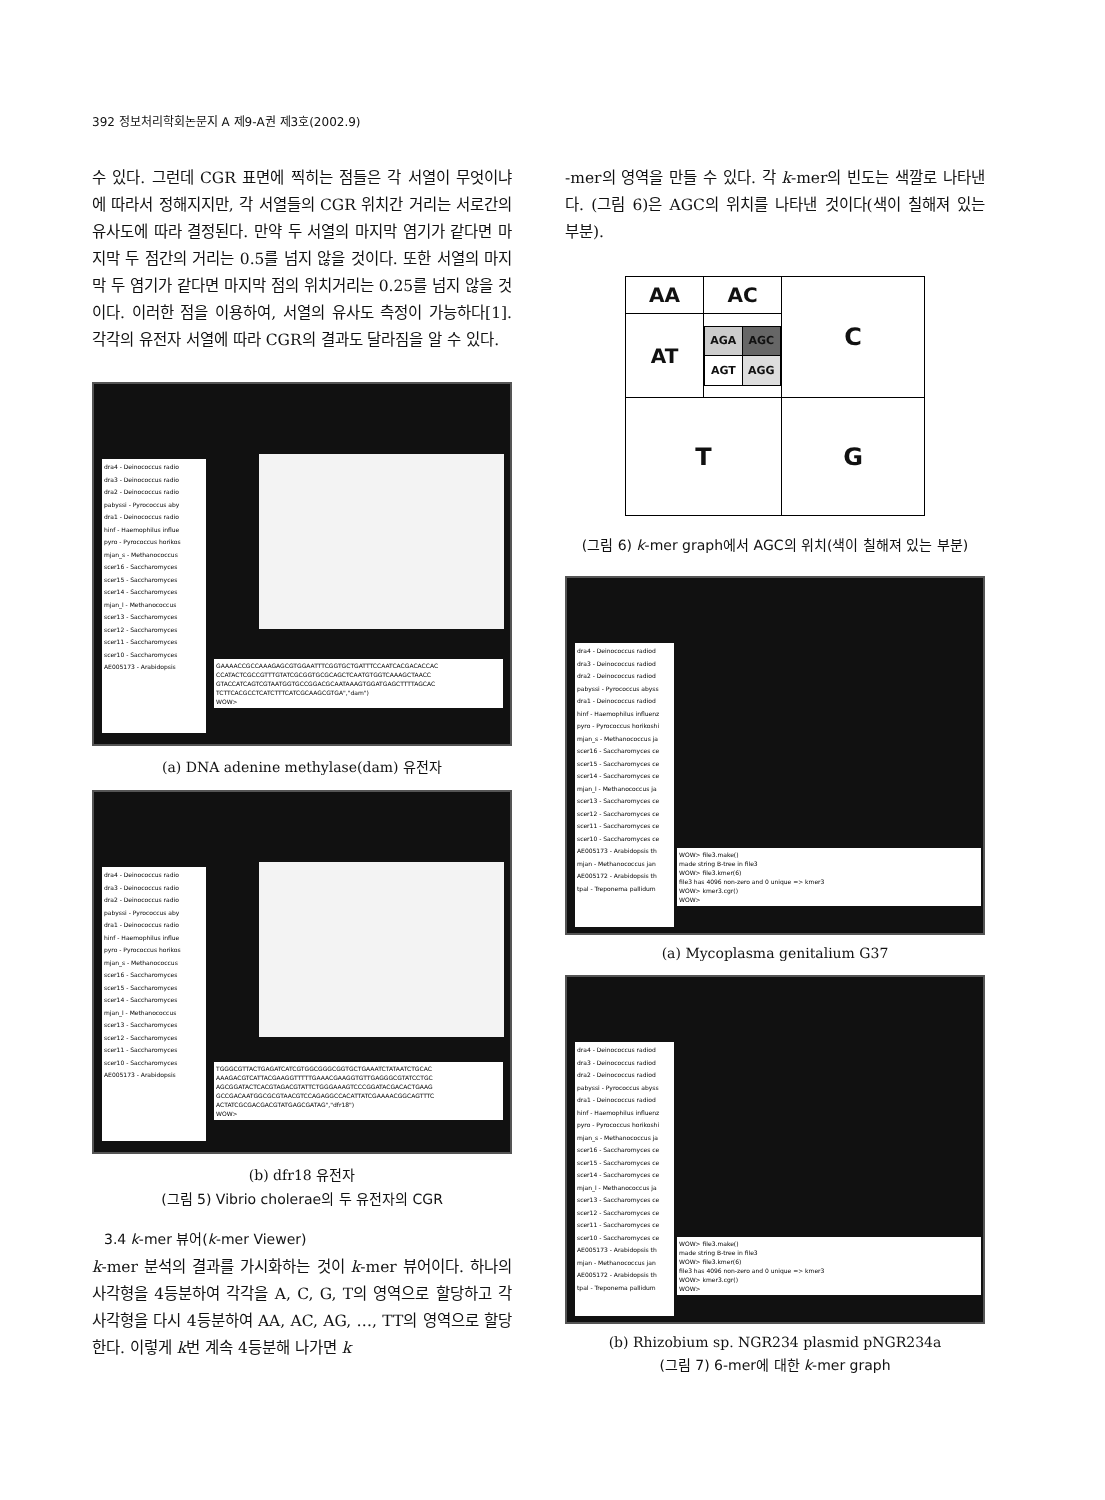392 정보처리학회논문지 A 제9-A권 제3호(2002.9)
수 있다. 그런데 CGR 표면에 찍히는 점들은 각 서열이 무엇이냐에 따라서 정해지지만, 각 서열들의 CGR 위치간 거리는 서로간의 유사도에 따라 결정된다. 만약 두 서열의 마지막 염기가 같다면 마지막 두 점간의 거리는 0.5를 넘지 않을 것이다. 또한 서열의 마지막 두 염기가 같다면 마지막 점의 위치거리는 0.25를 넘지 않을 것이다. 이러한 점을 이용하여, 서열의 유사도 측정이 가능하다[1]. 각각의 유전자 서열에 따라 CGR의 결과도 달라짐을 알 수 있다.
dra4 - Deinococcus radio
dra3 - Deinococcus radio
dra2 - Deinococcus radio
pabyssi - Pyrococcus aby
dra1 - Deinococcus radio
hinf - Haemophilus influe
pyro - Pyrococcus horikos
mjan_s - Methanococcus
scer16 - Saccharomyces
scer15 - Saccharomyces
scer14 - Saccharomyces
mjan_l - Methanococcus
scer13 - Saccharomyces
scer12 - Saccharomyces
scer11 - Saccharomyces
scer10 - Saccharomyces
AE005173 - Arabidopsis
GAAAACCGCCAAAGAGCGTGGAATTTCGGTGCTGATTTCCAATCACGACACCAC CCATACTCGCCGTTTGTATCGCGGTGCGCAGCTCAATGTGGTCAAAGCTAACC GTACCATCAGTCGTAATGGTGCCGGACGCAATAAAGTGGATGAGCTTTTAGCAC TCTTCACGCCTCATCTTTCATCGCAAGCGTGA","dam")
WOW>
(a) DNA adenine methylase(dam) 유전자
dra4 - Deinococcus radio
dra3 - Deinococcus radio
dra2 - Deinococcus radio
pabyssi - Pyrococcus aby
dra1 - Deinococcus radio
hinf - Haemophilus influe
pyro - Pyrococcus horikos
mjan_s - Methanococcus
scer16 - Saccharomyces
scer15 - Saccharomyces
scer14 - Saccharomyces
mjan_l - Methanococcus
scer13 - Saccharomyces
scer12 - Saccharomyces
scer11 - Saccharomyces
scer10 - Saccharomyces
AE005173 - Arabidopsis
TGGGCGTTACTGAGATCATCGTGGCGGGCGGTGCTGAAATCTATAATCTGCAC AAAGACGTCATTACGAAGGTTTTTGAAACGAAGGTGTTGAGGGCGTATCCTGC AGCGGATACTCACGTAGACGTATTCTGGGAAAGTCCCGGATACGACACTGAAG GCCGACAATGGCGCGTAACGTCCAGAGGCCACATTATCGAAAACGGCAGTTTC ACTATCGCGACGACGTATGAGCGATAG","dfr18")
WOW>
(b) dfr18 유전자
(그림 5) Vibrio cholerae의 두 유전자의 CGR
3.4 k-mer 뷰어(k-mer Viewer)
k-mer 분석의 결과를 가시화하는 것이 k-mer 뷰어이다. 하나의 사각형을 4등분하여 각각을 A, C, G, T의 영역으로 할당하고 각 사각형을 다시 4등분하여 AA, AC, AG, …, TT의 영역으로 할당한다. 이렇게 k번 계속 4등분해 나가면 k
-mer의 영역을 만들 수 있다. 각 k-mer의 빈도는 색깔로 나타낸다. (그림 6)은 AGC의 위치를 나타낸 것이다(색이 칠해져 있는 부분).
| AA | AC | C |
| AT | / AGA / AGC / / AGT / AGG / | |
| T | | G |
(그림 6) k-mer graph에서 AGC의 위치(색이 칠해져 있는 부분)
dra4 - Deinococcus radiod
dra3 - Deinococcus radiod
dra2 - Deinococcus radiod
pabyssi - Pyrococcus abyss
dra1 - Deinococcus radiod
hinf - Haemophilus influenz
pyro - Pyrococcus horikoshi
mjan_s - Methanococcus ja
scer16 - Saccharomyces ce
scer15 - Saccharomyces ce
scer14 - Saccharomyces ce
mjan_l - Methanococcus ja
scer13 - Saccharomyces ce
scer12 - Saccharomyces ce
scer11 - Saccharomyces ce
scer10 - Saccharomyces ce
AE005173 - Arabidopsis th
mjan - Methanococcus jan
AE005172 - Arabidopsis th
tpal - Treponema pallidum
WOW> file3.make()
made string B-tree in file3
WOW> file3.kmer(6)
file3 has 4096 non-zero and 0 unique => kmer3
WOW> kmer3.cgr()
WOW>
(a) Mycoplasma genitalium G37
dra4 - Deinococcus radiod
dra3 - Deinococcus radiod
dra2 - Deinococcus radiod
pabyssi - Pyrococcus abyss
dra1 - Deinococcus radiod
hinf - Haemophilus influenz
pyro - Pyrococcus horikoshi
mjan_s - Methanococcus ja
scer16 - Saccharomyces ce
scer15 - Saccharomyces ce
scer14 - Saccharomyces ce
mjan_l - Methanococcus ja
scer13 - Saccharomyces ce
scer12 - Saccharomyces ce
scer11 - Saccharomyces ce
scer10 - Saccharomyces ce
AE005173 - Arabidopsis th
mjan - Methanococcus jan
AE005172 - Arabidopsis th
tpal - Treponema pallidum
WOW> file3.make()
made string B-tree in file3
WOW> file3.kmer(6)
file3 has 4096 non-zero and 0 unique => kmer3
WOW> kmer3.cgr()
WOW>
(b) Rhizobium sp. NGR234 plasmid pNGR234a
(그림 7) 6-mer에 대한 k-mer graph